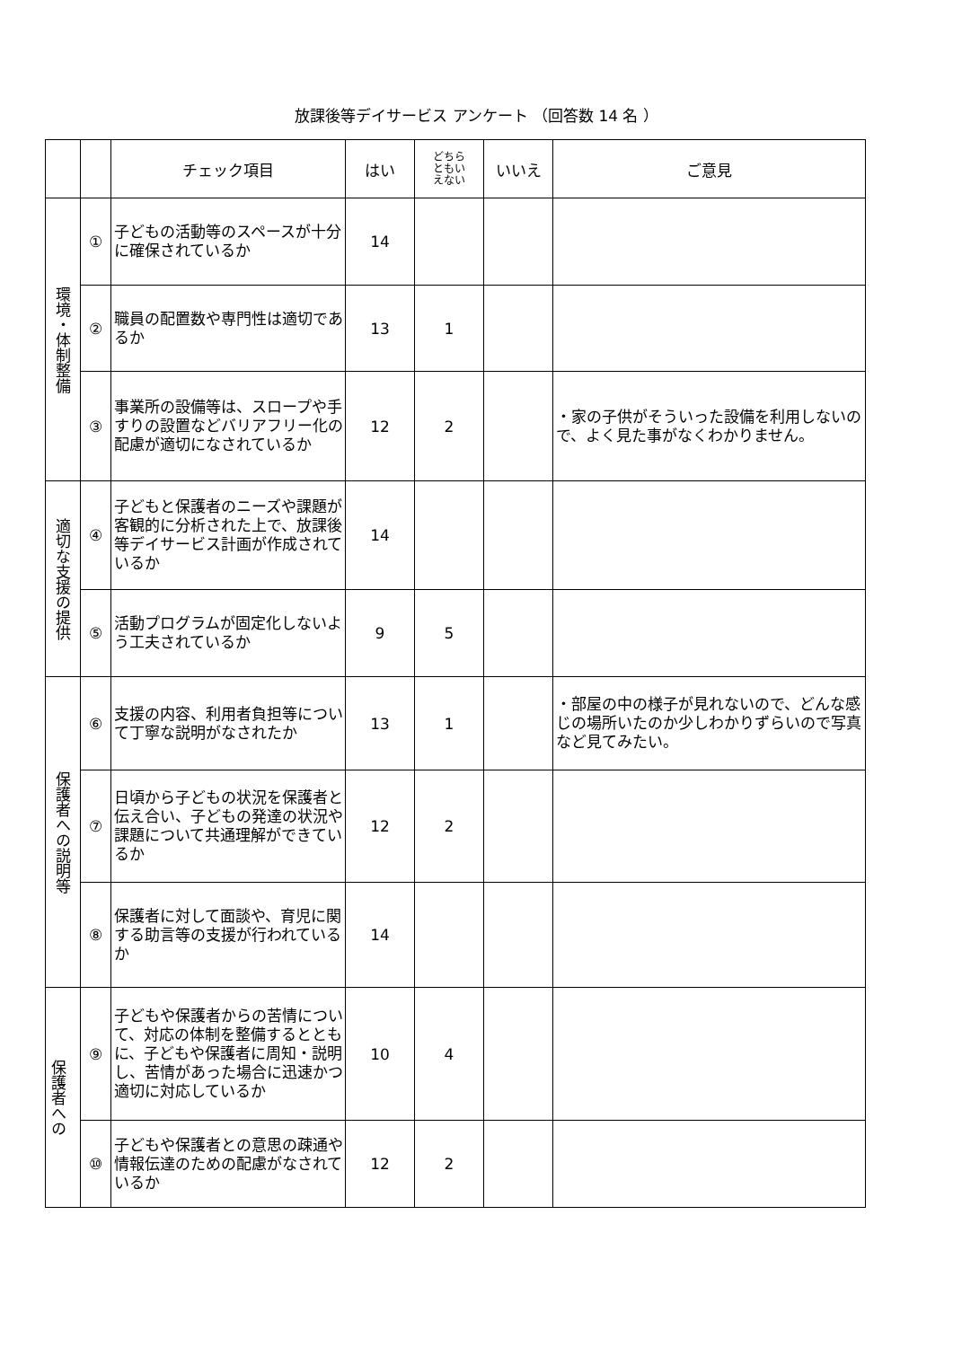放課後等デイサービス アンケート （回答数 14 名 ）
| | | チェック項目 | はい | どちら ともい えない | いいえ | ご意見 |
| --- | --- | --- | --- | --- | --- | --- |
| 環境・体制整備 | ① | 子どもの活動等のスペースが十分に確保されているか | 14 | | | |
| | ② | 職員の配置数や専門性は適切であるか | 13 | 1 | | |
| | ③ | 事業所の設備等は、スロープや手すりの設置などバリアフリー化の配慮が適切になされているか | 12 | 2 | | ・家の子供がそういった設備を利用しないので、よく見た事がなくわかりません。 |
| 適切な支援の提供 | ④ | 子どもと保護者のニーズや課題が客観的に分析された上で、放課後等デイサービス計画が作成されているか | 14 | | | |
| | ⑤ | 活動プログラムが固定化しないよう工夫されているか | 9 | 5 | | |
| 保護者への説明等 | ⑥ | 支援の内容、利用者負担等について丁寧な説明がなされたか | 13 | 1 | | ・部屋の中の様子が見れないので、どんな感じの場所いたのか少しわかりずらいので写真など見てみたい。 |
| | ⑦ | 日頃から子どもの状況を保護者と伝え合い、子どもの発達の状況や課題について共通理解ができているか | 12 | 2 | | |
| | ⑧ | 保護者に対して面談や、育児に関する助言等の支援が行われているか | 14 | | | |
| 保護者への | ⑨ | 子どもや保護者からの苦情について、対応の体制を整備するとともに、子どもや保護者に周知・説明し、苦情があった場合に迅速かつ適切に対応しているか | 10 | 4 | | |
| | ⑩ | 子どもや保護者との意思の疎通や情報伝達のための配慮がなされているか | 12 | 2 | | |